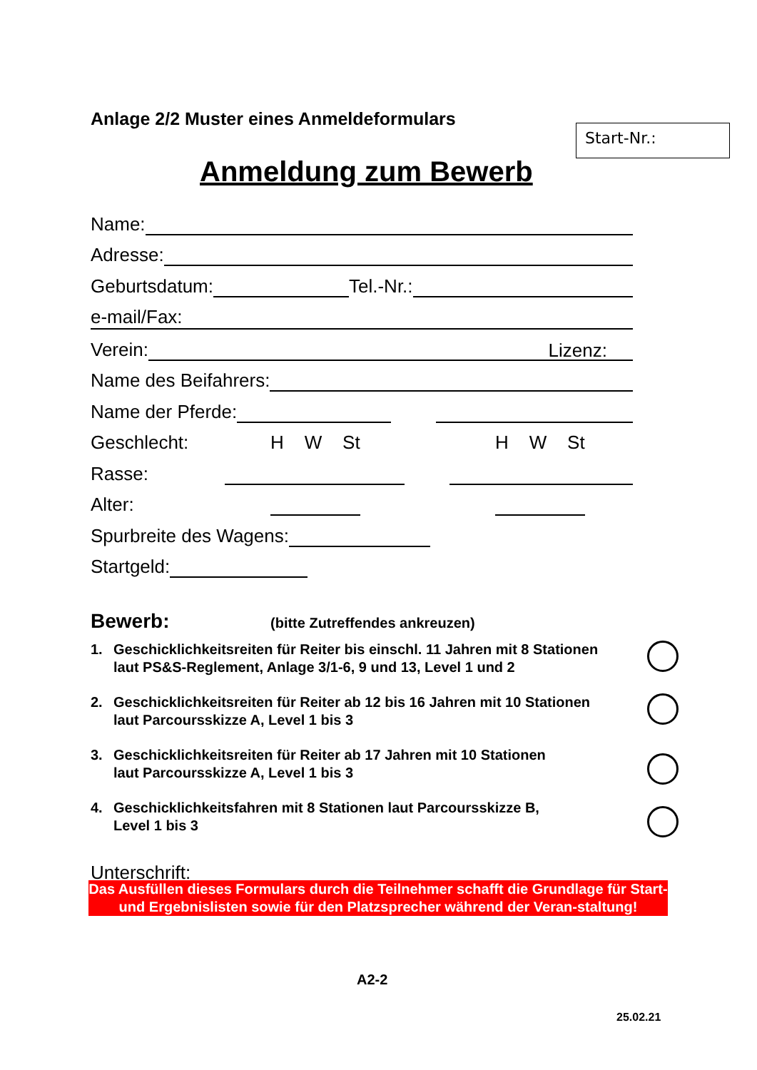Anlage 2/2 Muster eines Anmeldeformulars
Start-Nr.:
Anmeldung zum Bewerb
Name:
Adresse:
Geburtsdatum: Tel.-Nr.:
e-mail/Fax:
Verein: Lizenz:
Name des Beifahrers:
Name der Pferde:
Geschlecht: H W St H W St
Rasse:
Alter:
Spurbreite des Wagens:
Startgeld:
Bewerb: (bitte Zutreffendes ankreuzen)
1. Geschicklichkeitsreiten für Reiter bis einschl. 11 Jahren mit 8 Stationen
laut PS&S-Reglement, Anlage 3/1-6, 9 und 13, Level 1 und 2
2. Geschicklichkeitsreiten für Reiter ab 12 bis 16 Jahren mit 10 Stationen
laut Parcoursskizze A, Level 1 bis 3
3. Geschicklichkeitsreiten für Reiter ab 17 Jahren mit 10 Stationen
laut Parcoursskizze A, Level 1 bis 3
4. Geschicklichkeitsfahren mit 8 Stationen laut Parcoursskizze B,
Level 1 bis 3
Unterschrift:
Das Ausfüllen dieses Formulars durch die Teilnehmer schafft die Grundlage für Start- und Ergebnislisten sowie für den Platzsprecher während der Veran-staltung!
A2-2
25.02.21